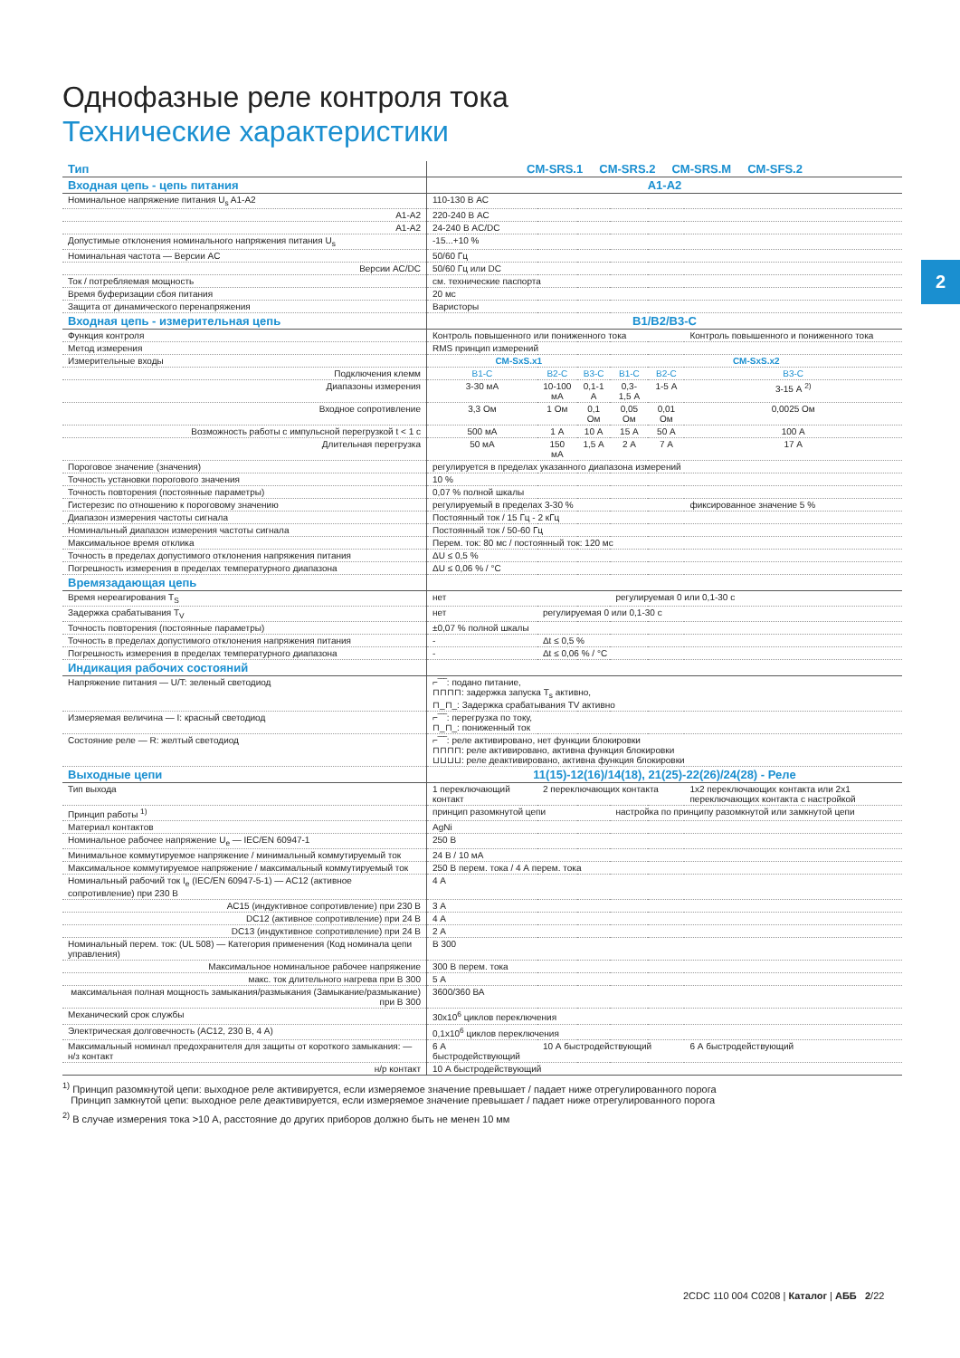2
Однофазные реле контроля тока
Технические характеристики
| Тип | CM-SRS.1 CM-SRS.2 CM-SRS.M CM-SFS.2 | | | | | |
| --- | --- | --- | --- | --- | --- | --- |
| Входная цепь - цепь питания | A1-A2 | | | | | |
| Номинальное напряжение питания U<sub>s</sub> A1-A2 | 110-130 В AC | | | | | |
| A1-A2 | 220-240 В AC | | | | | |
| A1-A2 | 24-240 В AC/DC | | | | | |
| Допустимые отклонения номинального напряжения питания U<sub>s</sub> | -15...+10 % | | | | | |
| Номинальная частота — Версии AC | 50/60 Гц | | | | | |
| Версии AC/DC | 50/60 Гц или DC | | | | | |
| Ток / потребляемая мощность | см. технические паспорта | | | | | |
| Время буферизации сбоя питания | 20 мс | | | | | |
| Защита от динамического перенапряжения | Варисторы | | | | | |
| Входная цепь - измерительная цепь | B1/B2/B3-C | | | | | |
| Функция контроля | Контроль повышенного или пониженного тока | | | | | Контроль повышенного и пониженного тока |
| Метод измерения | RMS принцип измерений | | | | | |
| Измерительные входы | CM-SxS.x1 | | | CM-SxS.x2 | | |
| Подключения клемм | B1-C | B2-C | B3-C | B1-C | B2-C | B3-C |
| Диапазоны измерения | 3-30 мА | 10-100 мА | 0,1-1 А | 0,3-1,5 А | 1-5 А | 3-15 А <sup>2)</sup> |
| Входное сопротивление | 3,3 Ом | 1 Ом | 0,1 Ом | 0,05 Ом | 0,01 Ом | 0,0025 Ом |
| Возможность работы с импульсной перегрузкой t < 1 с | 500 мА | 1 А | 10 А | 15 А | 50 А | 100 А |
| Длительная перегрузка | 50 мА | 150 мА | 1,5 А | 2 А | 7 А | 17 А |
| Пороговое значение (значения) | регулируется в пределах указанного диапазона измерений | | | | | |
| Точность установки порогового значения | 10 % | | | | | |
| Точность повторения (постоянные параметры) | 0,07 % полной шкалы | | | | | |
| Гистерезис по отношению к пороговому значению | регулируемый в пределах 3-30 % | | | | | фиксированное значение 5 % |
| Диапазон измерения частоты сигнала | Постоянный ток / 15 Гц - 2 кГц | | | | | |
| Номинальный диапазон измерения частоты сигнала | Постоянный ток / 50-60 Гц | | | | | |
| Максимальное время отклика | Перем. ток: 80 мс / постоянный ток: 120 мс | | | | | |
| Точность в пределах допустимого отклонения напряжения питания | ΔU ≤ 0,5 % | | | | | |
| Погрешность измерения в пределах температурного диапазона | ΔU ≤ 0,06 % / °C | | | | | |
| Времязадающая цепь | | | | | | |
| Время нереагирования T<sub>S</sub> | нет | | | регулируемая 0 или 0,1-30 с | | |
| Задержка срабатывания T<sub>V</sub> | нет | регулируемая 0 или 0,1-30 с | | | | |
| Точность повторения (постоянные параметры) | ±0,07 % полной шкалы | | | | | |
| Точность в пределах допустимого отклонения напряжения питания | - | Δt ≤ 0,5 % | | | | |
| Погрешность измерения в пределах температурного диапазона | - | Δt ≤ 0,06 % / °C | | | | |
| Индикация рабочих состояний | | | | | | |
| Напряжение питания — U/T: зеленый светодиод | ⌐‾‾‾: подано питание, ⊓⊓⊓⊓: задержка запуска T<sub>s</sub> активно, ⊓_⊓_: Задержка срабатывания TV активно | | | | | |
| Измеряемая величина — I: красный светодиод | ⌐‾‾‾: перегрузка по току, ⊓_⊓_: пониженный ток | | | | | |
| Состояние реле — R: желтый светодиод | ⌐‾‾‾: реле активировано, нет функции блокировки ⊓⊓⊓⊓: реле активировано, активна функция блокировки ⊔⊔⊔⊔: реле деактивировано, активна функция блокировки | | | | | |
| Выходные цепи | 11(15)-12(16)/14(18), 21(25)-22(26)/24(28) - Реле | | | | | |
| Тип выхода | 1 переключающий контакт | 2 переключающих контакта | | | | 1x2 переключающих контакта или 2x1 переключающих контакта с настройкой |
| Принцип работы <sup>1)</sup> | принцип разомкнутой цепи | | | настройка по принципу разомкнутой или замкнутой цепи | | |
| Материал контактов | AgNi | | | | | |
| Номинальное рабочее напряжение U<sub>e</sub> — IEC/EN 60947-1 | 250 В | | | | | |
| Минимальное коммутируемое напряжение / минимальный коммутируемый ток | 24 В / 10 мА | | | | | |
| Максимальное коммутируемое напряжение / максимальный коммутируемый ток | 250 В перем. тока / 4 А перем. тока | | | | | |
| Номинальный рабочий ток I<sub>e</sub> (IEC/EN 60947-5-1) — AC12 (активное сопротивление) при 230 В | 4 А | | | | | |
| AC15 (индуктивное сопротивление) при 230 В | 3 А | | | | | |
| DC12 (активное сопротивление) при 24 В | 4 А | | | | | |
| DC13 (индуктивное сопротивление) при 24 В | 2 А | | | | | |
| Номинальный перем. ток: (UL 508) — Категория применения (Код номинала цепи управления) | B 300 | | | | | |
| Максимальное номинальное рабочее напряжение | 300 В перем. тока | | | | | |
| макс. ток длительного нагрева при B 300 | 5 А | | | | | |
| максимальная полная мощность замыкания/размыкания (Замыкание/размыкание) при B 300 | 3600/360 ВА | | | | | |
| Механический срок службы | 30x10<sup>6</sup> циклов переключения | | | | | |
| Электрическая долговечность (AC12, 230 В, 4 А) | 0,1x10<sup>6</sup> циклов переключения | | | | | |
| Максимальный номинал предохранителя для защиты от короткого замыкания: — н/з контакт | 6 А быстродействующий | 10 А быстродействующий | | | | 6 А быстродействующий |
| н/р контакт | 10 А быстродействующий | | | | | |
<sup>1)</sup> Принцип разомкнутой цепи: выходное реле активируется, если измеряемое значение превышает / падает ниже отрегулированного порога
Принцип замкнутой цепи: выходное реле деактивируется, если измеряемое значение превышает / падает ниже отрегулированного порога
<sup>2)</sup> В случае измерения тока >10 А, расстояние до других приборов должно быть не менен 10 мм
2CDC 110 004 C0208 | Каталог | АББ 2/22